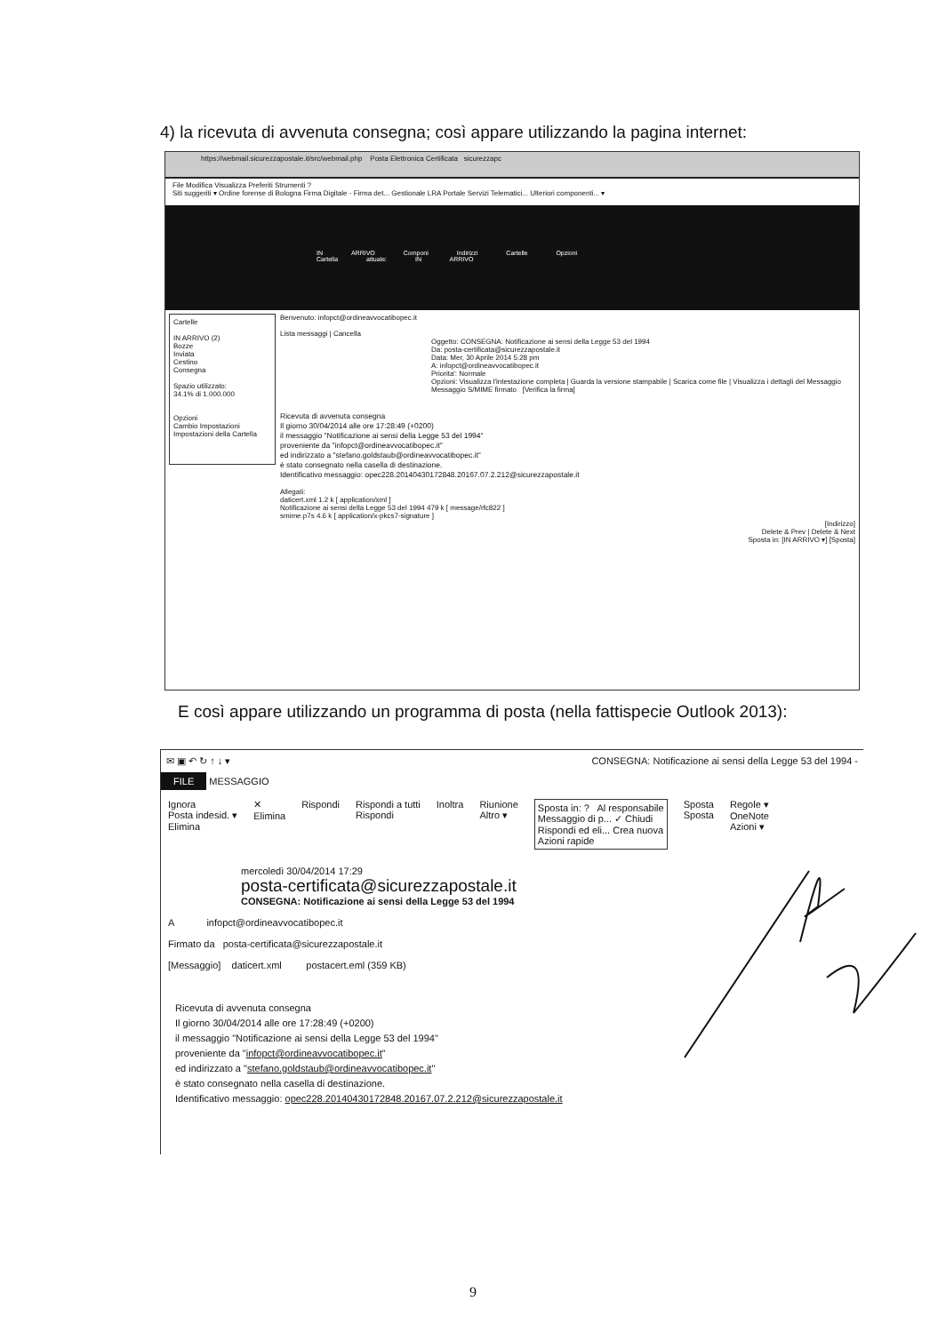4) la ricevuta di avvenuta consegna; così appare utilizzando la pagina internet:
https://webmail.sicurezzapostale.it/src/webmail.php Posta Elettronica Certificata sicurezzapc
File Modifica Visualizza Preferiti Strumenti ?
Siti suggeriti ▾ Ordine forense di Bologna Firma Digitale - Firma det... Gestionale LRA Portale Servizi Telematici... Ulteriori componenti... ▾
IN ARRIVO Componi Indirizzi Cartelle Opzioni
Cartella attuale: IN ARRIVO
Cartelle
IN ARRIVO (2)
Bozze
Inviata
Cestino
Consegna
Spazio utilizzato:
34.1% di 1.000.000
Opzioni
Cambio Impostazioni
Impostazioni della Cartella
Benvenuto: infopct@ordineavvocatibopec.it
Lista messaggi | Cancella
Oggetto: CONSEGNA: Notificazione ai sensi della Legge 53 del 1994
Da: posta-certificata@sicurezzapostale.it
Data: Mer, 30 Aprile 2014 5:28 pm
A: infopct@ordineavvocatibopec.it
Priorita': Normale
Opzioni: Visualizza l'intestazione completa | Guarda la versione stampabile | Scarica come file | Visualizza i dettagli del Messaggio
Messaggio S/MIME firmato [Verifica la firma]
Ricevuta di avvenuta consegna
Il giorno 30/04/2014 alle ore 17:28:49 (+0200)
il messaggio "Notificazione ai sensi della Legge 53 del 1994"
proveniente da "infopct@ordineavvocatibopec.it"
ed indirizzato a "stefano.goldstaub@ordineavvocatibopec.it"
è stato consegnato nella casella di destinazione.
Identificativo messaggio: opec228.20140430172848.20167.07.2.212@sicurezzapostale.it
Allegati:
daticert.xml 1.2 k [ application/xml ]
Notificazione ai sensi della Legge 53 del 1994 479 k [ message/rfc822 ]
smime.p7s 4.6 k [ application/x-pkcs7-signature ]
[Indirizzo]
Delete & Prev | Delete & Next
Sposta in: [IN ARRIVO ▾] [Sposta]
E così appare utilizzando un programma di posta (nella fattispecie Outlook 2013):
✉ ▣ ↶ ↻ ↑ ↓ ▾ CONSEGNA: Notificazione ai sensi della Legge 53 del 1994 -
FILE MESSAGGIO
Ignora
Posta indesid. ▾
Elimina
✕
Elimina
Rispondi Rispondi a tutti
Rispondi
Inoltra Riunione
Altro ▾
Sposta in: ? Al responsabile
Messaggio di p... ✓ Chiudi
Rispondi ed eli... Crea nuova
Azioni rapide
Sposta
Sposta
Regole ▾
OneNote
Azioni ▾
mercoledì 30/04/2014 17:29
posta-certificata@sicurezzapostale.it
CONSEGNA: Notificazione ai sensi della Legge 53 del 1994
A infopct@ordineavvocatibopec.it
Firmato da posta-certificata@sicurezzapostale.it
[Messaggio] daticert.xml postacert.eml (359 KB)
Ricevuta di avvenuta consegna
Il giorno 30/04/2014 alle ore 17:28:49 (+0200)
il messaggio "Notificazione ai sensi della Legge 53 del 1994"
proveniente da "infopct@ordineavvocatibopec.it"
ed indirizzato a "stefano.goldstaub@ordineavvocatibopec.it"
è stato consegnato nella casella di destinazione.
Identificativo messaggio: opec228.20140430172848.20167.07.2.212@sicurezzapostale.it
9